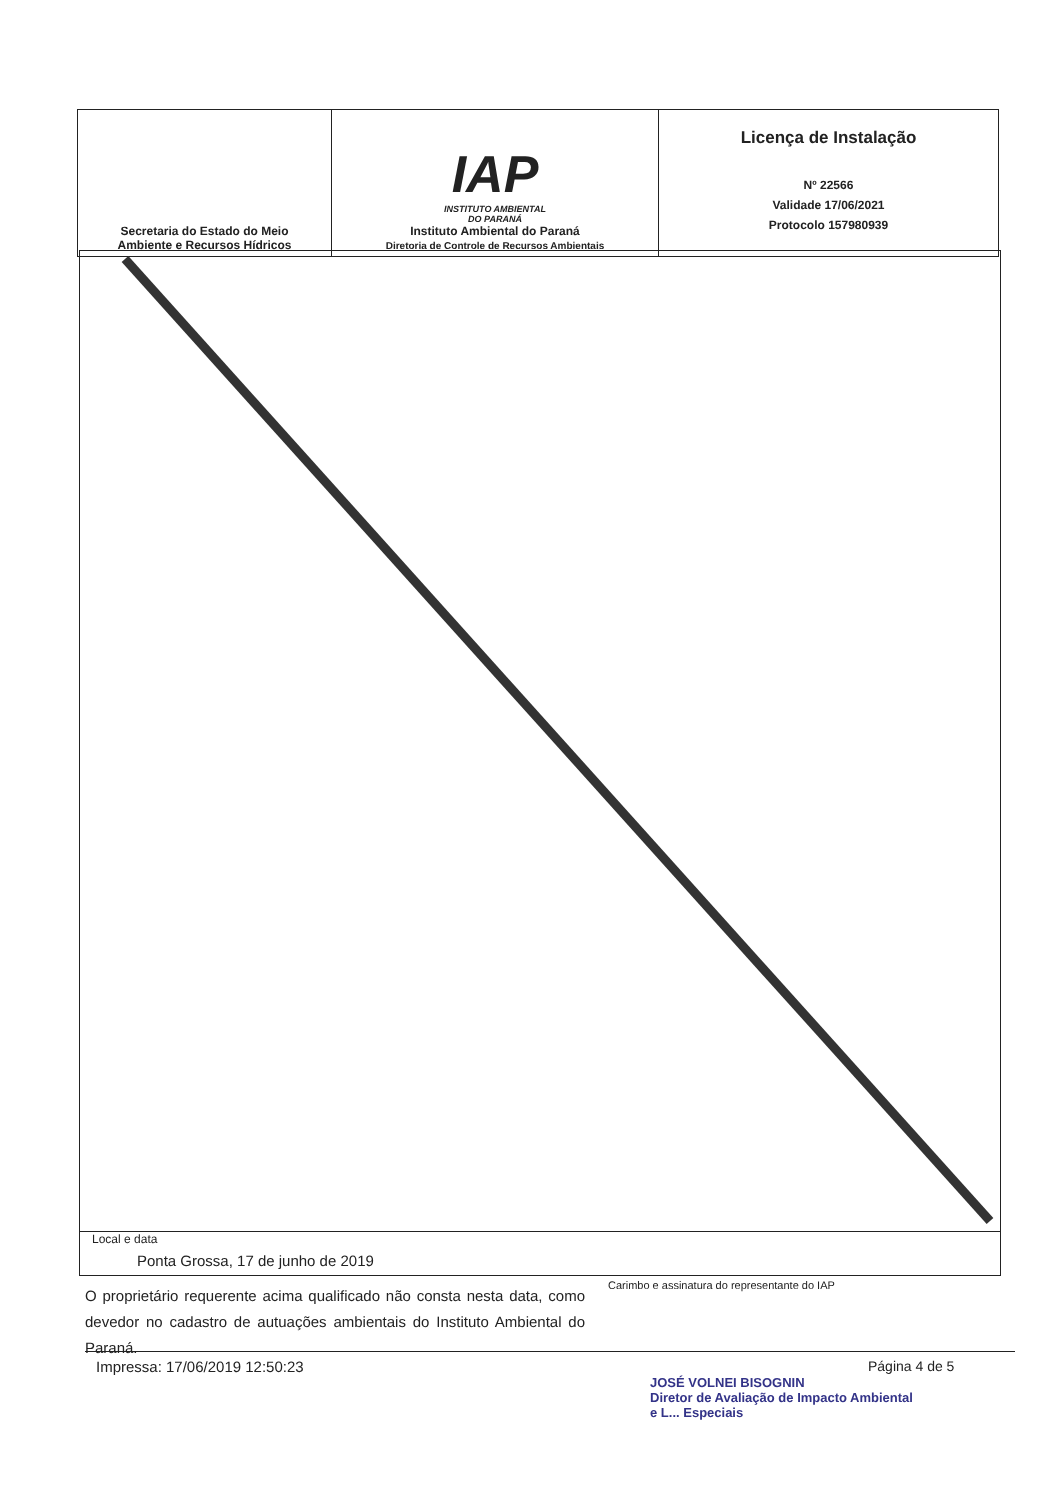| Secretaria do Estado do Meio Ambiente e Recursos Hídricos | IAP INSTITUTO AMBIENTAL DO PARANÁ Instituto Ambiental do Paraná Diretoria de Controle de Recursos Ambientais | Licença de Instalação Nº 22566 Validade 17/06/2021 Protocolo 157980939 |
Local e data
Ponta Grossa, 17 de junho de 2019
O proprietário requerente acima qualificado não consta nesta data, como devedor no cadastro de autuações ambientais do Instituto Ambiental do Paraná.
Carimbo e assinatura do representante do IAP
Impressa: 17/06/2019 12:50:23 Página 4 de 5
JOSÉ VOLNEI BISOGNIN
Diretor de Avaliação de Impacto Ambiental
e L... Especiais